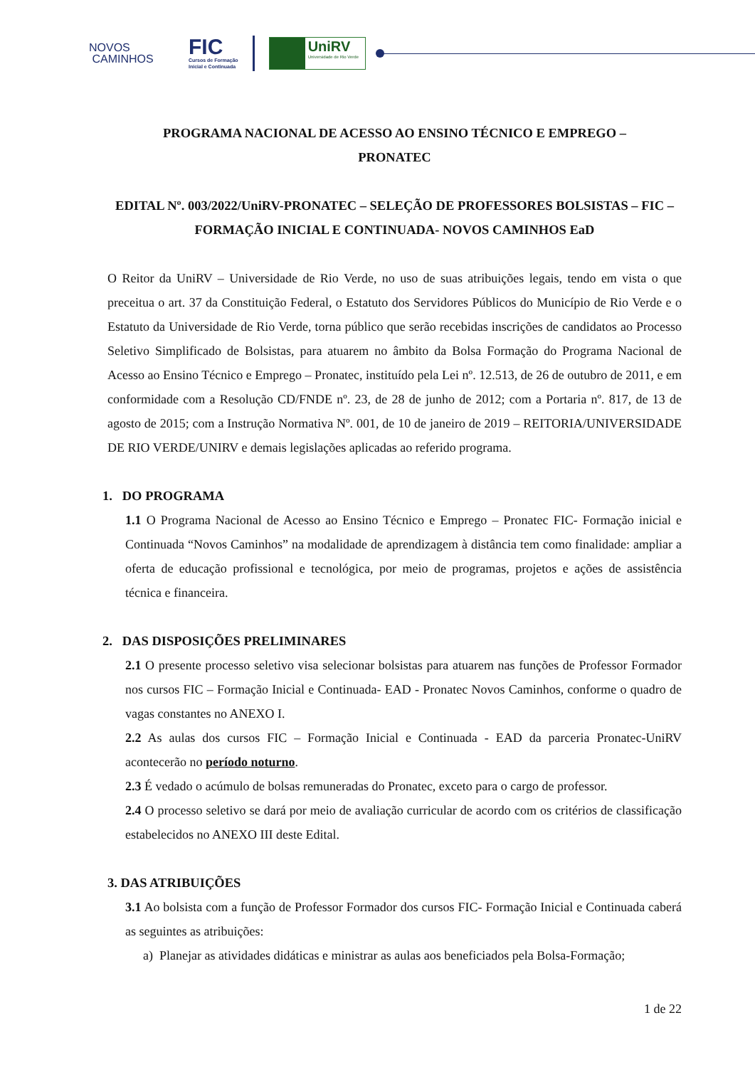NOVOS
CAMINHOS
FIC
Cursos de Formação
Inicial e Continuada
UniRV
Universidade de Rio Verde
PROGRAMA NACIONAL DE ACESSO AO ENSINO TÉCNICO E EMPREGO –
PRONATEC
EDITAL Nº. 003/2022/UniRV-PRONATEC – SELEÇÃO DE PROFESSORES BOLSISTAS – FIC – FORMAÇÃO INICIAL E CONTINUADA- NOVOS CAMINHOS EaD
O Reitor da UniRV – Universidade de Rio Verde, no uso de suas atribuições legais, tendo em vista o que preceitua o art. 37 da Constituição Federal, o Estatuto dos Servidores Públicos do Município de Rio Verde e o Estatuto da Universidade de Rio Verde, torna público que serão recebidas inscrições de candidatos ao Processo Seletivo Simplificado de Bolsistas, para atuarem no âmbito da Bolsa Formação do Programa Nacional de Acesso ao Ensino Técnico e Emprego – Pronatec, instituído pela Lei nº. 12.513, de 26 de outubro de 2011, e em conformidade com a Resolução CD/FNDE nº. 23, de 28 de junho de 2012; com a Portaria nº. 817, de 13 de agosto de 2015; com a Instrução Normativa Nº. 001, de 10 de janeiro de 2019 – REITORIA/UNIVERSIDADE DE RIO VERDE/UNIRV e demais legislações aplicadas ao referido programa.
1. DO PROGRAMA
1.1 O Programa Nacional de Acesso ao Ensino Técnico e Emprego – Pronatec FIC- Formação inicial e Continuada “Novos Caminhos” na modalidade de aprendizagem à distância tem como finalidade: ampliar a oferta de educação profissional e tecnológica, por meio de programas, projetos e ações de assistência técnica e financeira.
2. DAS DISPOSIÇÕES PRELIMINARES
2.1 O presente processo seletivo visa selecionar bolsistas para atuarem nas funções de Professor Formador nos cursos FIC – Formação Inicial e Continuada- EAD - Pronatec Novos Caminhos, conforme o quadro de vagas constantes no ANEXO I.
2.2 As aulas dos cursos FIC – Formação Inicial e Continuada - EAD da parceria Pronatec-UniRV acontecerão no período noturno.
2.3 É vedado o acúmulo de bolsas remuneradas do Pronatec, exceto para o cargo de professor.
2.4 O processo seletivo se dará por meio de avaliação curricular de acordo com os critérios de classificação estabelecidos no ANEXO III deste Edital.
3. DAS ATRIBUIÇÕES
3.1 Ao bolsista com a função de Professor Formador dos cursos FIC- Formação Inicial e Continuada caberá as seguintes as atribuições:
a) Planejar as atividades didáticas e ministrar as aulas aos beneficiados pela Bolsa-Formação;
1 de 22